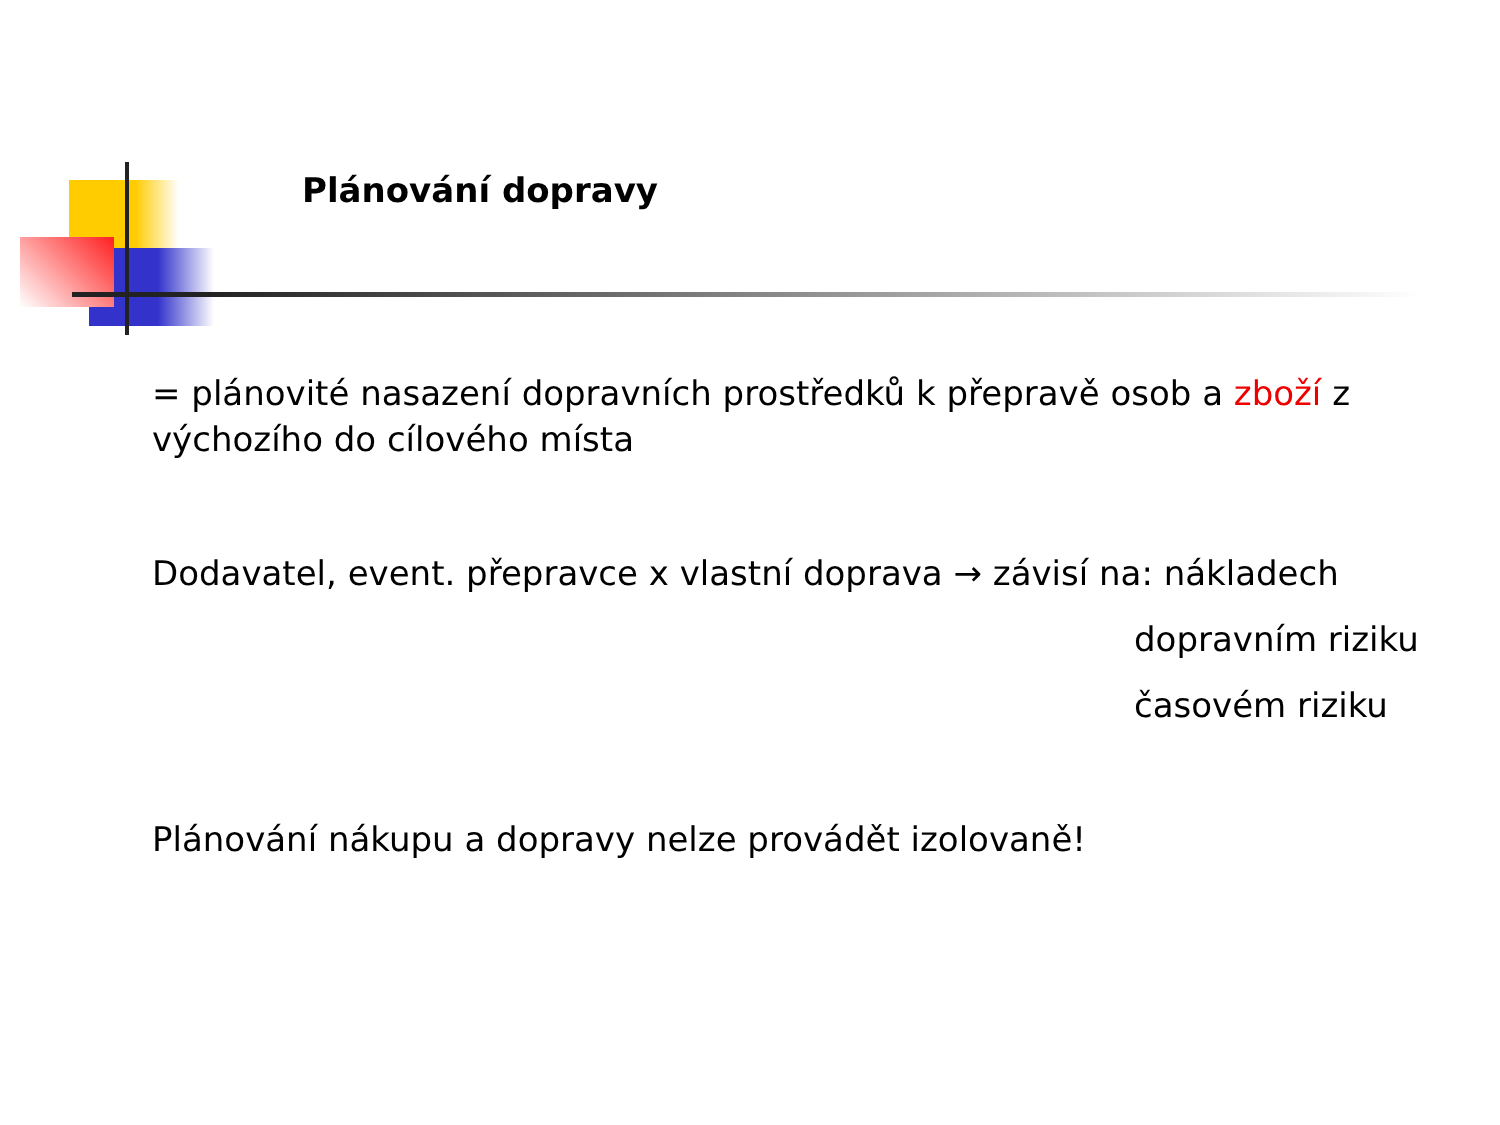Plánování dopravy
= plánovité nasazení dopravních prostředků k přepravě osob a zboží z výchozího do cílového místa
Dodavatel, event. přepravce x vlastní doprava → závisí na: nákladech
dopravním riziku
časovém riziku
Plánování nákupu a dopravy nelze provádět izolovaně!